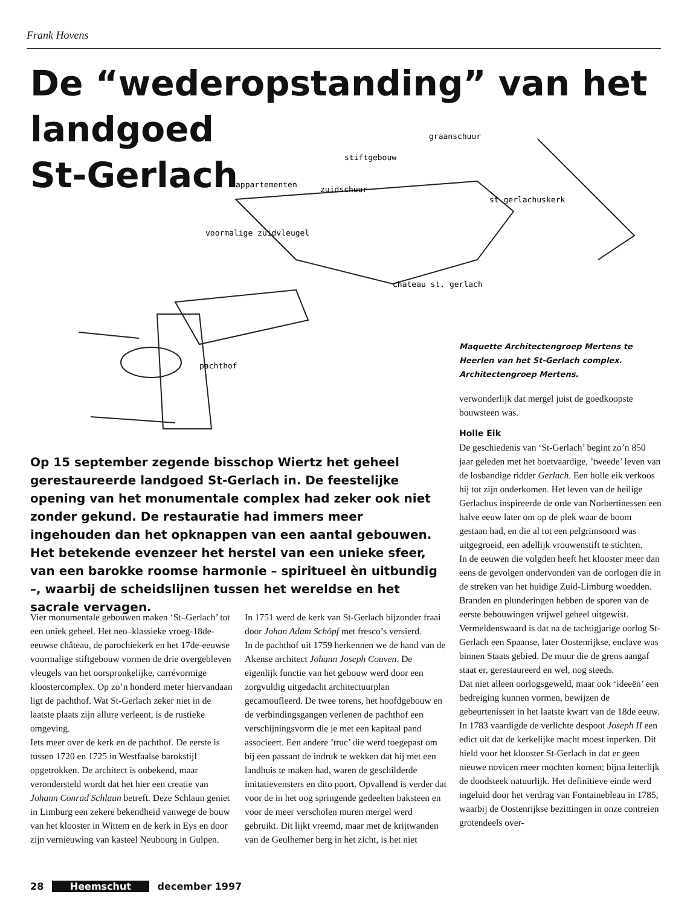Frank Hovens
De “wederopstanding” van het
landgoed
St-Gerlach
stiftgebouw
graanschuur
appartementen
zuidschuur
voormalige zuidvleugel
st gerlachuskerk
chateau st. gerlach
pachthof
Maquette Architectengroep Mertens te Heerlen van het St-Gerlach complex.
Architectengroep Mertens.
Op 15 september zegende bisschop Wiertz het geheel gerestaureerde landgoed St-Gerlach in. De feestelijke opening van het monumentale complex had zeker ook niet zonder gekund. De restauratie had immers meer ingehouden dan het opknappen van een aantal gebouwen. Het betekende evenzeer het herstel van een unieke sfeer, van een barokke roomse harmonie – spiritueel èn uitbundig –, waarbij de scheidslijnen tussen het wereldse en het sacrale vervagen.
Vier monumentale gebouwen maken ‘St–Gerlach’ tot een uniek geheel. Het neo–klassieke vroeg-18de-eeuwse château, de parochiekerk en het 17de-eeuwse voormalige stiftgebouw vormen de drie overgebleven vleugels van het oorspronkelijke, carrévormige kloostercomplex. Op zo’n honderd meter hiervandaan ligt de pachthof. Wat St-Gerlach zeker niet in de laatste plaats zijn allure verleent, is de rustieke omgeving.
Iets meer over de kerk en de pachthof. De eerste is tussen 1720 en 1725 in Westfaalse barokstijl opgetrokken. De architect is onbekend, maar verondersteld wordt dat het hier een creatie van Johann Conrad Schlaun betreft. Deze Schlaun geniet in Limburg een zekere bekendheid vanwege de bouw van het klooster in Wittem en de kerk in Eys en door zijn vernieuwing van kasteel Neubourg in Gulpen.
In 1751 werd de kerk van St-Gerlach bijzonder fraai door Johan Adam Schöpf met fresco’s versierd.
In de pachthof uit 1759 herkennen we de hand van de Akense architect Johann Joseph Couven. De eigenlijk functie van het gebouw werd door een zorgvuldig uitgedacht architectuurplan gecamoufleerd. De twee torens, het hoofdgebouw en de verbindingsgangen verlenen de pachthof een verschijningsvorm die je met een kapitaal pand associeert. Een andere ’truc’ die werd toegepast om bij een passant de indruk te wekken dat hij met een landhuis te maken had, waren de geschilderde imitatievensters en dito poort. Opvallend is verder dat voor de in het oog springende gedeelten baksteen en voor de meer verscholen muren mergel werd gebruikt. Dit lijkt vreemd, maar met de krijtwanden van de Geulhemer berg in het zicht, is het niet
verwonderlijk dat mergel juist de goedkoopste bouwsteen was.
Holle Eik
De geschiedenis van ‘St-Gerlach’ begint zo’n 850 jaar geleden met het boetvaardige, ’tweede’ leven van de losbandige ridder Gerlach. Een holle eik verkoos hij tot zijn onderkomen. Het leven van de heilige Gerlachus inspireerde de orde van Norbertinessen een halve eeuw later om op de plek waar de boom gestaan had, en die al tot een pelgrimsoord was uitgegroeid, een adellijk vrouwenstift te stichten.
In de eeuwen die volgden heeft het klooster meer dan eens de gevolgen ondervonden van de oorlogen die in de streken van het huidige Zuid-Limburg woedden. Branden en plunderingen hebben de sporen van de eerste bebouwingen vrijwel geheel uitgewist.
Vermeldenswaard is dat na de tachtigjarige oorlog St-Gerlach een Spaanse, later Oostenrijkse, enclave was binnen Staats gebied. De muur die de grens aangaf staat er, gerestaureerd en wel, nog steeds.
Dat niet alleen oorlogsgeweld, maar ook ‘ideeën’ een bedreiging kunnen vormen, bewijzen de gebeurtenissen in het laatste kwart van de 18de eeuw. In 1783 vaardigde de verlichte despoot Joseph II een edict uit dat de kerkelijke macht moest inperken. Dit hield voor het klooster St-Gerlach in dat er geen nieuwe novicen meer mochten komen; bijna letterlijk de doodsteek natuurlijk. Het definitieve einde werd ingeluid door het verdrag van Fontainebleau in 1785, waarbij de Oostenrijkse bezittingen in onze contreien grotendeels over-
28 Heemschut december 1997